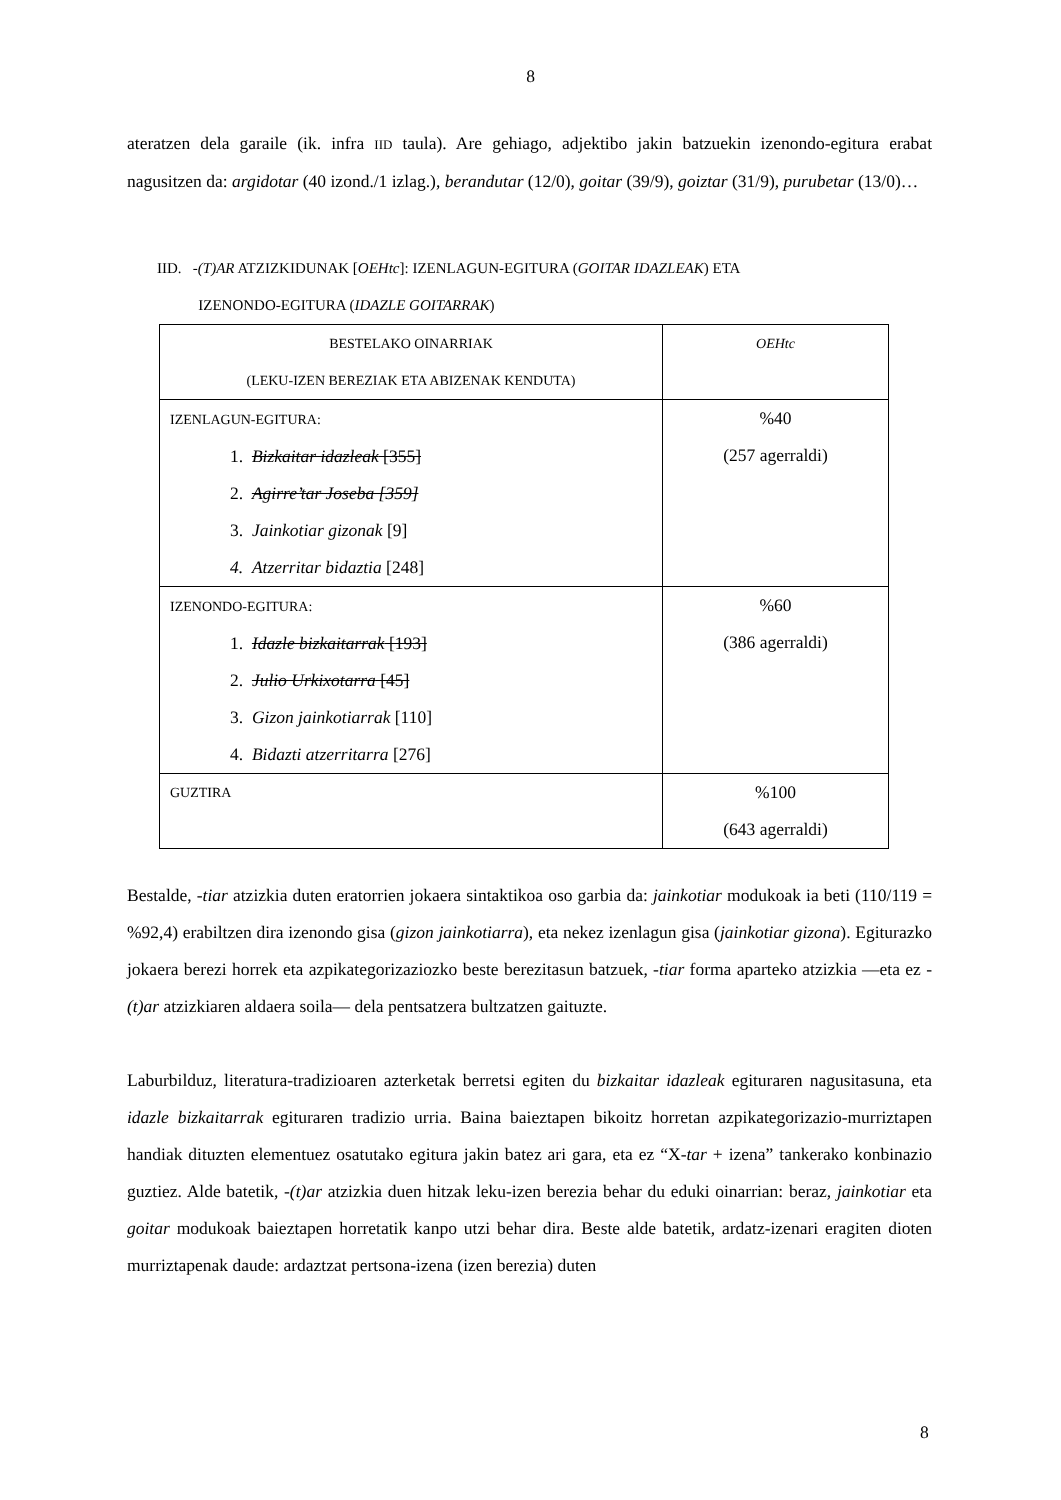8
ateratzen dela garaile (ik. infra IID taula). Are gehiago, adjektibo jakin batzuekin izenondo-egitura erabat nagusitzen da: argidotar (40 izond./1 izlag.), berandutar (12/0), goitar (39/9), goiztar (31/9), purubetar (13/0)…
IID. -(T)AR ATZIZKIDUNAK [OEHtc]: IZENLAGUN-EGITURA (GOITAR IDAZLEAK) ETA
IZENONDO-EGITURA (IDAZLE GOITARRAK)
| BESTELAKO OINARRIAK (LEKU-IZEN BEREZIAK ETA ABIZENAK KENDUTA) | OEHtc |
| IZENLAGUN-EGITURA: 1. Bizkaitar idazleak [355] 2. Agirre’tar Joseba [359] 3. Jainkotiar gizonak [9] 4. Atzerritar bidaztia [248] | %40 (257 agerraldi) |
| IZENONDO-EGITURA: 1. Idazle bizkaitarrak [193] 2. Julio Urkixotarra [45] 3. Gizon jainkotiarrak [110] 4. Bidazti atzerritarra [276] | %60 (386 agerraldi) |
| GUZTIRA | %100 (643 agerraldi) |
Bestalde, -tiar atzizkia duten eratorrien jokaera sintaktikoa oso garbia da: jainkotiar modukoak ia beti (110/119 = %92,4) erabiltzen dira izenondo gisa (gizon jainkotiarra), eta nekez izenlagun gisa (jainkotiar gizona). Egiturazko jokaera berezi horrek eta azpikategorizaziozko beste berezitasun batzuek, -tiar forma aparteko atzizkia —eta ez -(t)ar atzizkiaren aldaera soila— dela pentsatzera bultzatzen gaituzte.
Laburbilduz, literatura-tradizioaren azterketak berretsi egiten du bizkaitar idazleak egituraren nagusitasuna, eta idazle bizkaitarrak egituraren tradizio urria. Baina baieztapen bikoitz horretan azpikategorizazio-murriztapen handiak dituzten elementuez osatutako egitura jakin batez ari gara, eta ez “X-tar + izena” tankerako konbinazio guztiez. Alde batetik, -(t)ar atzizkia duen hitzak leku-izen berezia behar du eduki oinarrian: beraz, jainkotiar eta goitar modukoak baieztapen horretatik kanpo utzi behar dira. Beste alde batetik, ardatz-izenari eragiten dioten murriztapenak daude: ardaztzat pertsona-izena (izen berezia) duten
8